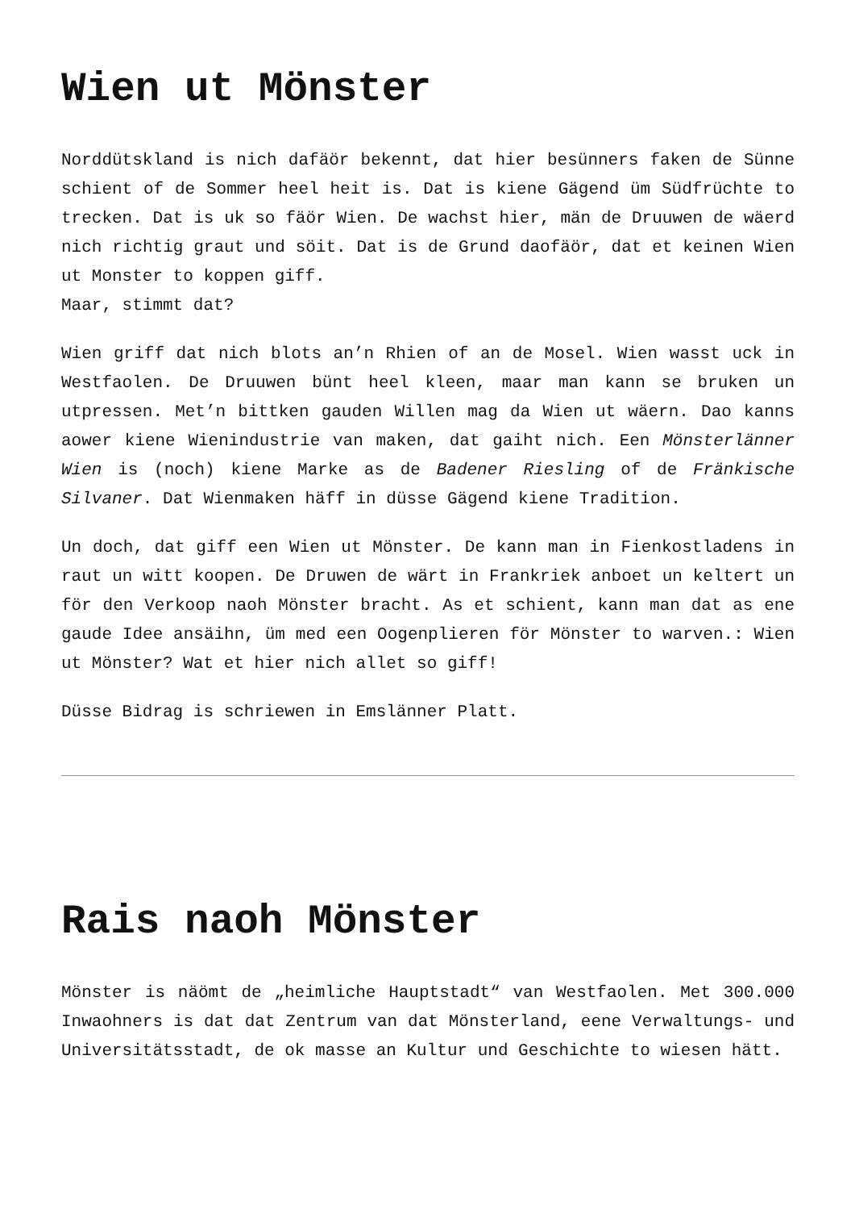Wien ut Mönster
Norddütskland is nich dafäör bekennt, dat hier besünners faken de Sünne schient of de Sommer heel heit is. Dat is kiene Gägend üm Südfrüchte to trecken. Dat is uk so fäör Wien. De wachst hier, män de Druuwen de wäerd nich richtig graut und söit. Dat is de Grund daofäör, dat et keinen Wien ut Monster to koppen giff.
Maar, stimmt dat?
Wien griff dat nich blots an’n Rhien of an de Mosel. Wien wasst uck in Westfaolen. De Druuwen bünt heel kleen, maar man kann se bruken un utpressen. Met’n bittken gauden Willen mag da Wien ut wäern. Dao kanns aower kiene Wienindustrie van maken, dat gaiht nich. Een Mönsterlänner Wien is (noch) kiene Marke as de Badener Riesling of de Fränkische Silvaner. Dat Wienmaken häff in düsse Gägend kiene Tradition.
Un doch, dat giff een Wien ut Mönster. De kann man in Fienkostladens in raut un witt koopen. De Druwen de wärt in Frankriek anboet un keltert un för den Verkoop naoh Mönster bracht. As et schient, kann man dat as ene gaude Idee ansäihn, üm med een Oogenplieren för Mönster to warven.: Wien ut Mönster? Wat et hier nich allet so giff!
Düsse Bidrag is schriewen in Emslänner Platt.
Rais naoh Mönster
Mönster is näömt de „heimliche Hauptstadt“ van Westfaolen. Met 300.000 Inwaohners is dat dat Zentrum van dat Mönsterland, eene Verwaltungs- und Universitätsstadt, de ok masse an Kultur und Geschichte to wiesen hätt.